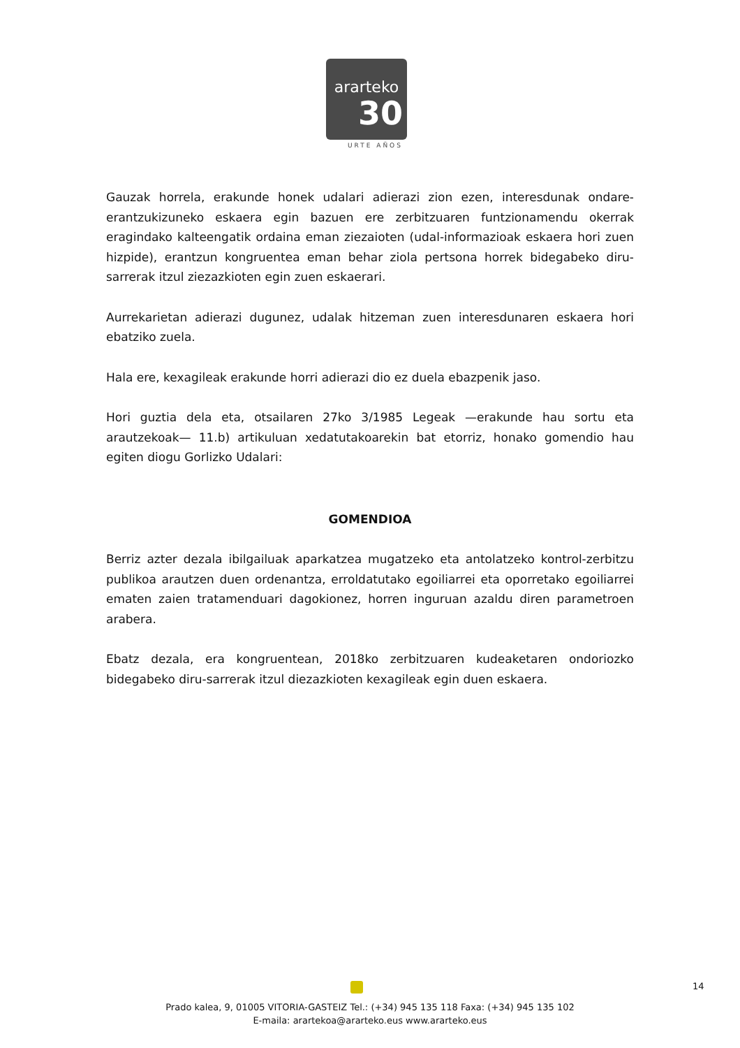ararteko
30
URTE AÑOS
Gauzak horrela, erakunde honek udalari adierazi zion ezen, interesdunak ondare-erantzukizuneko eskaera egin bazuen ere zerbitzuaren funtzionamendu okerrak eragindako kalteengatik ordaina eman ziezaioten (udal-informazioak eskaera hori zuen hizpide), erantzun kongruentea eman behar ziola pertsona horrek bidegabeko diru-sarrerak itzul ziezazkioten egin zuen eskaerari.
Aurrekarietan adierazi dugunez, udalak hitzeman zuen interesdunaren eskaera hori ebatziko zuela.
Hala ere, kexagileak erakunde horri adierazi dio ez duela ebazpenik jaso.
Hori guztia dela eta, otsailaren 27ko 3/1985 Legeak —erakunde hau sortu eta arautzekoak— 11.b) artikuluan xedatutakoarekin bat etorriz, honako gomendio hau egiten diogu Gorlizko Udalari:
GOMENDIOA
Berriz azter dezala ibilgailuak aparkatzea mugatzeko eta antolatzeko kontrol-zerbitzu publikoa arautzen duen ordenantza, erroldatutako egoiliarrei eta oporretako egoiliarrei ematen zaien tratamenduari dagokionez, horren inguruan azaldu diren parametroen arabera.
Ebatz dezala, era kongruentean, 2018ko zerbitzuaren kudeaketaren ondoriozko bidegabeko diru-sarrerak itzul diezazkioten kexagileak egin duen eskaera.
14
Prado kalea, 9, 01005 VITORIA-GASTEIZ Tel.: (+34) 945 135 118 Faxa: (+34) 945 135 102
E-maila: arartekoa@ararteko.eus www.ararteko.eus